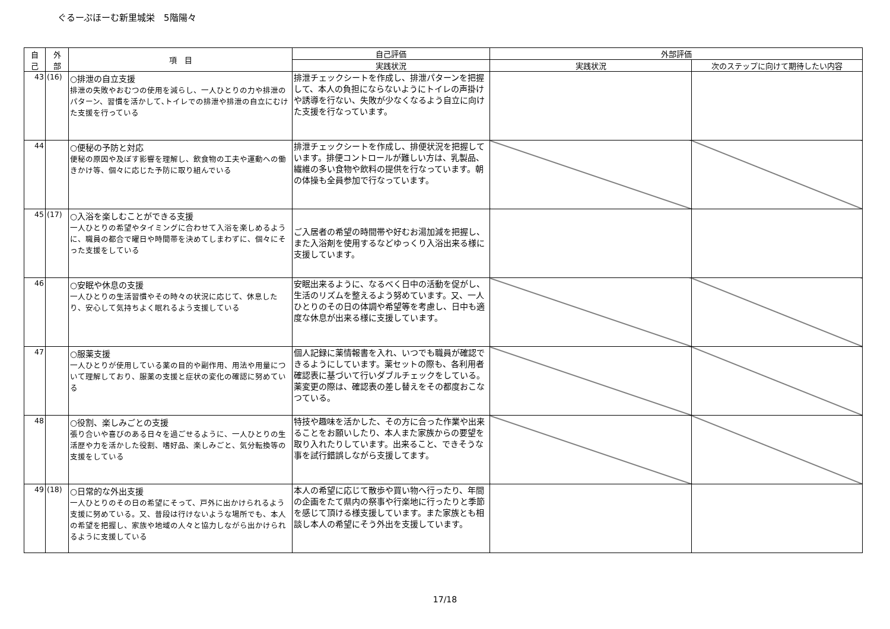ぐるーぷほーむ新里城栄　5階陽々
| 自 己 | 外 部 | 項 目 | 自己評価 | 外部評価 | |
| --- | --- | --- | --- | --- | --- |
| | | | 実践状況 | 実践状況 | 次のステップに向けて期待したい内容 |
| 43 | (16) | ○排泄の自立支援 排泄の失敗やおむつの使用を減らし、一人ひとりの力や排泄のパターン、習慣を活かして､トイレでの排泄や排泄の自立にむけた支援を行っている | 排泄チェックシートを作成し、排泄パターンを把握して、本人の負担にならないようにトイレの声掛けや誘導を行ない、失敗が少なくなるよう自立に向けた支援を行なっています。 | | |
| 44 | | ○便秘の予防と対応 便秘の原因や及ぼす影響を理解し、飲食物の工夫や運動への働きかけ等、個々に応じた予防に取り組んでいる | 排泄チェックシートを作成し、排便状況を把握しています。排便コントロールが難しい方は、乳製品、繊維の多い食物や飲料の提供を行なっています。朝の体操も全員参加で行なっています。 | | |
| 45 | (17) | ○入浴を楽しむことができる支援 一人ひとりの希望やタイミングに合わせて入浴を楽しめるように、職員の都合で曜日や時間帯を決めてしまわずに、個々にそった支援をしている | ご入居者の希望の時間帯や好むお湯加減を把握し、また入浴剤を使用するなどゆっくり入浴出来る様に支援しています。 | | |
| 46 | | ○安眠や休息の支援 一人ひとりの生活習慣やその時々の状況に応じて、休息したり、安心して気持ちよく眠れるよう支援している | 安眠出来るように、なるべく日中の活動を促がし、生活のリズムを整えるよう努めています。又、一人ひとりのその日の体調や希望等を考慮し、日中も適度な休息が出来る様に支援しています。 | | |
| 47 | | ○服薬支援 一人ひとりが使用している薬の目的や副作用、用法や用量について理解しており、服薬の支援と症状の変化の確認に努めている | 個人記録に薬情報書を入れ、いつでも職員が確認できるようにしています。薬セットの際も、各利用者確認表に基づいて行いダブルチェックをしている。薬変更の際は、確認表の差し替えをその都度おこなつている。 | | |
| 48 | | ○役割、楽しみごとの支援 張り合いや喜びのある日々を過ごせるように、一人ひとりの生活歴や力を活かした役割、嗜好品、楽しみごと、気分転換等の支援をしている | 特技や趣味を活かした、その方に合った作業や出来ることをお願いしたり、本人また家族からの要望を取り入れたりしています。出来ること、できそうな事を試行錯誤しながら支援してます。 | | |
| 49 | (18) | ○日常的な外出支援 一人ひとりのその日の希望にそって、戸外に出かけられるよう支援に努めている。又、普段は行けないような場所でも、本人の希望を把握し、家族や地域の人々と協力しながら出かけられるように支援している | 本人の希望に応じて散歩や買い物へ行ったり、年間の企画をたて県内の祭事や行楽地に行ったりと季節を感じて頂ける様支援しています。また家族とも相談し本人の希望にそう外出を支援しています。 | | |
17/18